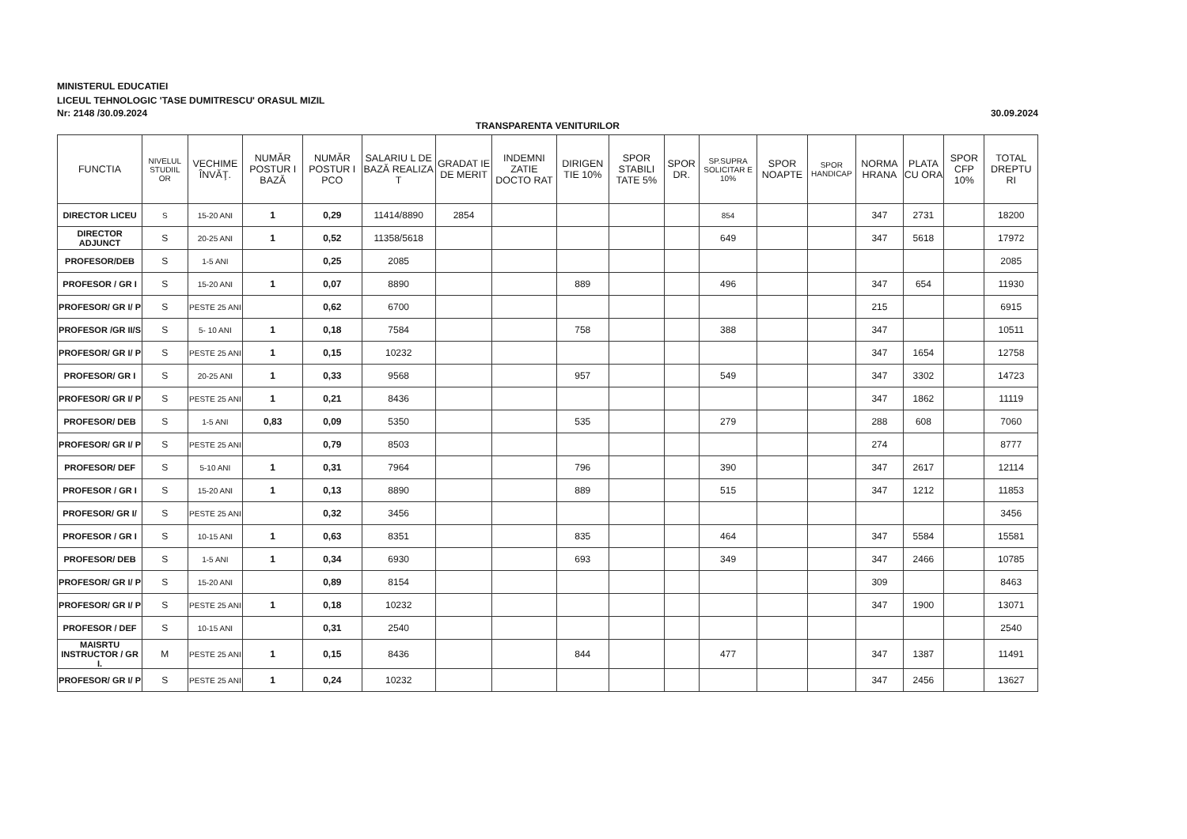MINISTERUL EDUCATIEI
LICEUL TEHNOLOGIC 'TASE DUMITRESCU' ORASUL MIZIL
Nr: 2148 /30.09.2024 30.09.2024
TRANSPARENTA VENITURILOR
| FUNCTIA | NIVELUL STUDIIL OR | VECHIME ÎNVĂŢ. | NUMĂR POSTUR I BAZĂ | NUMĂR POSTUR I PCO | SALARIU L DE BAZĂ REALIZA T | GRADAT IE DE MERIT | INDEMNI ZATIE DOCTO RAT | DIRIGEN TIE 10% | SPOR STABILI TATE 5% | SPOR DR. | SP.SUPRA SOLICITAR E 10% | SPOR NOAPTE | SPOR HANDICAP | NORMA HRANA | PLATA CU ORA | SPOR CFP 10% | TOTAL DREPTU RI |
| --- | --- | --- | --- | --- | --- | --- | --- | --- | --- | --- | --- | --- | --- | --- | --- | --- | --- |
| DIRECTOR LICEU | S | 15-20 ANI | 1 | 0,29 | 11414/8890 | 2854 | | | | | 854 | | | 347 | 2731 | | 18200 |
| DIRECTOR ADJUNCT | S | 20-25 ANI | 1 | 0,52 | 11358/5618 | | | | | | 649 | | | 347 | 5618 | | 17972 |
| PROFESOR/DEB | S | 1-5 ANI | | 0,25 | 2085 | | | | | | | | | | | | 2085 |
| PROFESOR / GR I | S | 15-20 ANI | 1 | 0,07 | 8890 | | | 889 | | | 496 | | | 347 | 654 | | 11930 |
| PROFESOR/ GR I/ P | S | PESTE 25 ANI | | 0,62 | 6700 | | | | | | | | | 215 | | | 6915 |
| PROFESOR /GR II/S | S | 5- 10 ANI | 1 | 0,18 | 7584 | | | 758 | | | 388 | | | 347 | | | 10511 |
| PROFESOR/ GR I/ P | S | PESTE 25 ANI | 1 | 0,15 | 10232 | | | | | | | | | 347 | 1654 | | 12758 |
| PROFESOR/ GR I | S | 20-25 ANI | 1 | 0,33 | 9568 | | | 957 | | | 549 | | | 347 | 3302 | | 14723 |
| PROFESOR/ GR I/ P | S | PESTE 25 ANI | 1 | 0,21 | 8436 | | | | | | | | | 347 | 1862 | | 11119 |
| PROFESOR/ DEB | S | 1-5 ANI | 0,83 | 0,09 | 5350 | | | 535 | | | 279 | | | 288 | 608 | | 7060 |
| PROFESOR/ GR I/ P | S | PESTE 25 ANI | | 0,79 | 8503 | | | | | | | | | 274 | | | 8777 |
| PROFESOR/ DEF | S | 5-10 ANI | 1 | 0,31 | 7964 | | | 796 | | | 390 | | | 347 | 2617 | | 12114 |
| PROFESOR / GR I | S | 15-20 ANI | 1 | 0,13 | 8890 | | | 889 | | | 515 | | | 347 | 1212 | | 11853 |
| PROFESOR/ GR I/ | S | PESTE 25 ANI | | 0,32 | 3456 | | | | | | | | | | | | 3456 |
| PROFESOR / GR I | S | 10-15 ANI | 1 | 0,63 | 8351 | | | 835 | | | 464 | | | 347 | 5584 | | 15581 |
| PROFESOR/ DEB | S | 1-5 ANI | 1 | 0,34 | 6930 | | | 693 | | | 349 | | | 347 | 2466 | | 10785 |
| PROFESOR/ GR I/ P | S | 15-20 ANI | | 0,89 | 8154 | | | | | | | | | 309 | | | 8463 |
| PROFESOR/ GR I/ P | S | PESTE 25 ANI | 1 | 0,18 | 10232 | | | | | | | | | 347 | 1900 | | 13071 |
| PROFESOR / DEF | S | 10-15 ANI | | 0,31 | 2540 | | | | | | | | | | | | 2540 |
| MAISRTU INSTRUCTOR / GR I. | M | PESTE 25 ANI | 1 | 0,15 | 8436 | | | 844 | | | 477 | | | 347 | 1387 | | 11491 |
| PROFESOR/ GR I/ P | S | PESTE 25 ANI | 1 | 0,24 | 10232 | | | | | | | | | 347 | 2456 | | 13627 |